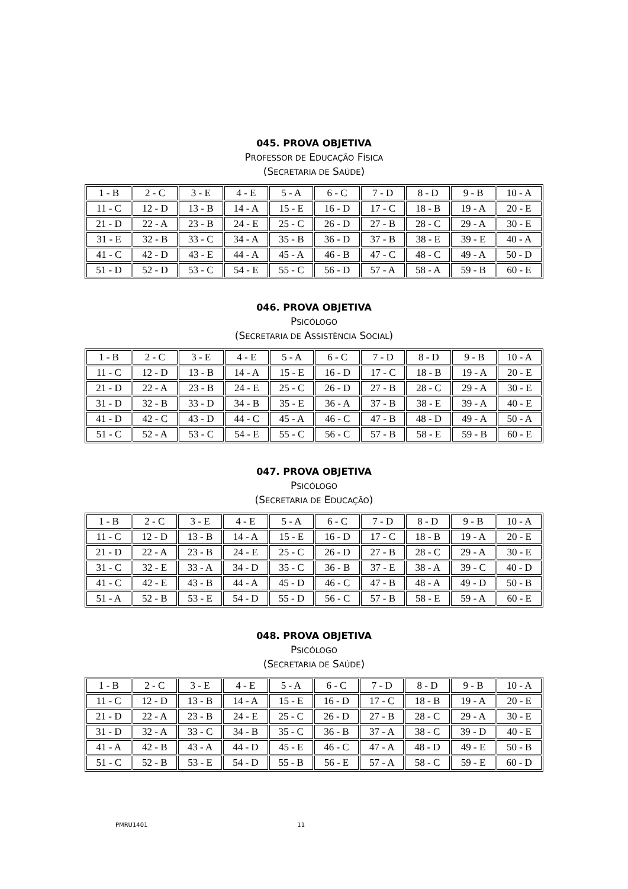045. PROVA OBJETIVA
PROFESSOR DE EDUCAÇÃO FÍSICA
(SECRETARIA DE SAÚDE)
| 1 - B | 2 - C | 3 - E | 4 - E | 5 - A | 6 - C | 7 - D | 8 - D | 9 - B | 10 - A |
| 11 - C | 12 - D | 13 - B | 14 - A | 15 - E | 16 - D | 17 - C | 18 - B | 19 - A | 20 - E |
| 21 - D | 22 - A | 23 - B | 24 - E | 25 - C | 26 - D | 27 - B | 28 - C | 29 - A | 30 - E |
| 31 - E | 32 - B | 33 - C | 34 - A | 35 - B | 36 - D | 37 - B | 38 - E | 39 - E | 40 - A |
| 41 - C | 42 - D | 43 - E | 44 - A | 45 - A | 46 - B | 47 - C | 48 - C | 49 - A | 50 - D |
| 51 - D | 52 - D | 53 - C | 54 - E | 55 - C | 56 - D | 57 - A | 58 - A | 59 - B | 60 - E |
046. PROVA OBJETIVA
PSICÓLOGO
(SECRETARIA DE ASSISTÊNCIA SOCIAL)
| 1 - B | 2 - C | 3 - E | 4 - E | 5 - A | 6 - C | 7 - D | 8 - D | 9 - B | 10 - A |
| 11 - C | 12 - D | 13 - B | 14 - A | 15 - E | 16 - D | 17 - C | 18 - B | 19 - A | 20 - E |
| 21 - D | 22 - A | 23 - B | 24 - E | 25 - C | 26 - D | 27 - B | 28 - C | 29 - A | 30 - E |
| 31 - D | 32 - B | 33 - D | 34 - B | 35 - E | 36 - A | 37 - B | 38 - E | 39 - A | 40 - E |
| 41 - D | 42 - C | 43 - D | 44 - C | 45 - A | 46 - C | 47 - B | 48 - D | 49 - A | 50 - A |
| 51 - C | 52 - A | 53 - C | 54 - E | 55 - C | 56 - C | 57 - B | 58 - E | 59 - B | 60 - E |
047. PROVA OBJETIVA
PSICÓLOGO
(SECRETARIA DE EDUCAÇÃO)
| 1 - B | 2 - C | 3 - E | 4 - E | 5 - A | 6 - C | 7 - D | 8 - D | 9 - B | 10 - A |
| 11 - C | 12 - D | 13 - B | 14 - A | 15 - E | 16 - D | 17 - C | 18 - B | 19 - A | 20 - E |
| 21 - D | 22 - A | 23 - B | 24 - E | 25 - C | 26 - D | 27 - B | 28 - C | 29 - A | 30 - E |
| 31 - C | 32 - E | 33 - A | 34 - D | 35 - C | 36 - B | 37 - E | 38 - A | 39 - C | 40 - D |
| 41 - C | 42 - E | 43 - B | 44 - A | 45 - D | 46 - C | 47 - B | 48 - A | 49 - D | 50 - B |
| 51 - A | 52 - B | 53 - E | 54 - D | 55 - D | 56 - C | 57 - B | 58 - E | 59 - A | 60 - E |
048. PROVA OBJETIVA
PSICÓLOGO
(SECRETARIA DE SAÚDE)
| 1 - B | 2 - C | 3 - E | 4 - E | 5 - A | 6 - C | 7 - D | 8 - D | 9 - B | 10 - A |
| 11 - C | 12 - D | 13 - B | 14 - A | 15 - E | 16 - D | 17 - C | 18 - B | 19 - A | 20 - E |
| 21 - D | 22 - A | 23 - B | 24 - E | 25 - C | 26 - D | 27 - B | 28 - C | 29 - A | 30 - E |
| 31 - D | 32 - A | 33 - C | 34 - B | 35 - C | 36 - B | 37 - A | 38 - C | 39 - D | 40 - E |
| 41 - A | 42 - B | 43 - A | 44 - D | 45 - E | 46 - C | 47 - A | 48 - D | 49 - E | 50 - B |
| 51 - C | 52 - B | 53 - E | 54 - D | 55 - B | 56 - E | 57 - A | 58 - C | 59 - E | 60 - D |
PMRU1401 11